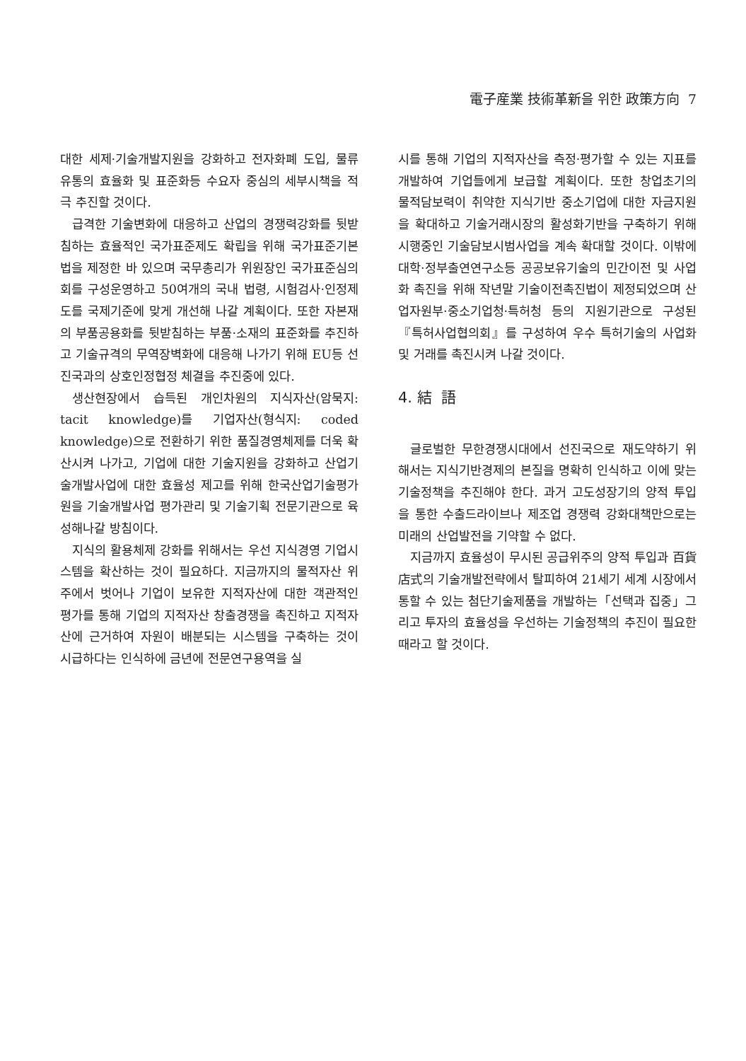電子産業 技術革新을 위한 政策方向 7
대한 세제·기술개발지원을 강화하고 전자화폐 도입, 물류유통의 효율화 및 표준화등 수요자 중심의 세부시책을 적극 추진할 것이다.
급격한 기술변화에 대응하고 산업의 경쟁력강화를 뒷받침하는 효율적인 국가표준제도 확립을 위해 국가표준기본법을 제정한 바 있으며 국무총리가 위원장인 국가표준심의회를 구성운영하고 50여개의 국내 법령, 시험검사·인정제도를 국제기준에 맞게 개선해 나갈 계획이다. 또한 자본재의 부품공용화를 뒷받침하는 부품·소재의 표준화를 추진하고 기술규격의 무역장벽화에 대응해 나가기 위해 EU등 선진국과의 상호인정협정 체결을 추진중에 있다.
생산현장에서 습득된 개인차원의 지식자산(암묵지: tacit knowledge)를 기업자산(형식지: coded knowledge)으로 전환하기 위한 품질경영체제를 더욱 확산시켜 나가고, 기업에 대한 기술지원을 강화하고 산업기술개발사업에 대한 효율성 제고를 위해 한국산업기술평가원을 기술개발사업 평가관리 및 기술기획 전문기관으로 육성해나갈 방침이다.
지식의 활용체제 강화를 위해서는 우선 지식경영 기업시스템을 확산하는 것이 필요하다. 지금까지의 물적자산 위주에서 벗어나 기업이 보유한 지적자산에 대한 객관적인 평가를 통해 기업의 지적자산 창출경쟁을 촉진하고 지적자산에 근거하여 자원이 배분되는 시스템을 구축하는 것이 시급하다는 인식하에 금년에 전문연구용역을 실
시를 통해 기업의 지적자산을 측정·평가할 수 있는 지표를 개발하여 기업들에게 보급할 계획이다. 또한 창업초기의 물적담보력이 취약한 지식기반 중소기업에 대한 자금지원을 확대하고 기술거래시장의 활성화기반을 구축하기 위해 시행중인 기술담보시범사업을 계속 확대할 것이다. 이밖에 대학·정부출연연구소등 공공보유기술의 민간이전 및 사업화 촉진을 위해 작년말 기술이전촉진법이 제정되었으며 산업자원부·중소기업청·특허청 등의 지원기관으로 구성된 『특허사업협의회』를 구성하여 우수 특허기술의 사업화 및 거래를 촉진시켜 나갈 것이다.
4. 結 語
글로벌한 무한경쟁시대에서 선진국으로 재도약하기 위해서는 지식기반경제의 본질을 명확히 인식하고 이에 맞는 기술정책을 추진해야 한다. 과거 고도성장기의 양적 투입을 통한 수출드라이브나 제조업 경쟁력 강화대책만으로는 미래의 산업발전을 기약할 수 없다.
지금까지 효율성이 무시된 공급위주의 양적 투입과 百貨店式의 기술개발전략에서 탈피하여 21세기 세계 시장에서 통할 수 있는 첨단기술제품을 개발하는「선택과 집중」그리고 투자의 효율성을 우선하는 기술정책의 추진이 필요한 때라고 할 것이다.